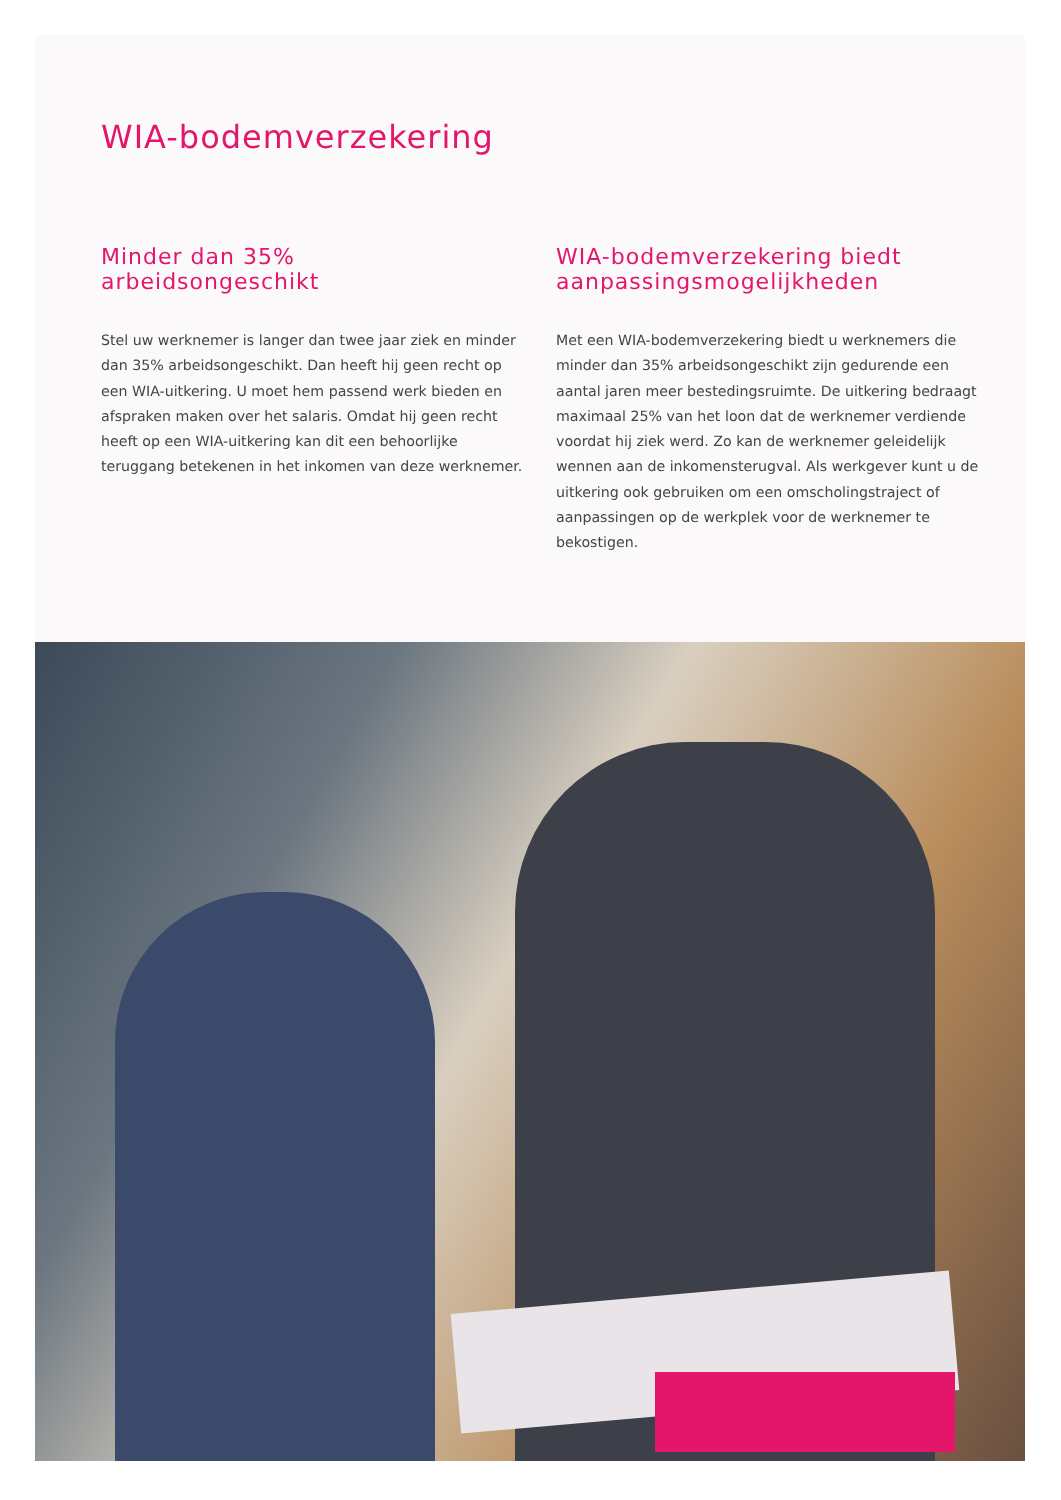WIA-bodemverzekering
Minder dan 35%
arbeidsongeschikt
Stel uw werknemer is langer dan twee jaar ziek en minder dan 35% arbeidsongeschikt. Dan heeft hij geen recht op een WIA-uitkering. U moet hem passend werk bieden en afspraken maken over het salaris. Omdat hij geen recht heeft op een WIA-uitkering kan dit een behoorlijke teruggang betekenen in het inkomen van deze werknemer.
WIA-bodemverzekering biedt aanpassingsmogelijkheden
Met een WIA-bodemverzekering biedt u werknemers die minder dan 35% arbeidsongeschikt zijn gedurende een aantal jaren meer bestedingsruimte. De uitkering bedraagt maximaal 25% van het loon dat de werknemer verdiende voordat hij ziek werd. Zo kan de werknemer geleidelijk wennen aan de inkomensterugval. Als werkgever kunt u de uitkering ook gebruiken om een omscholingstraject of aanpassingen op de werkplek voor de werknemer te bekostigen.